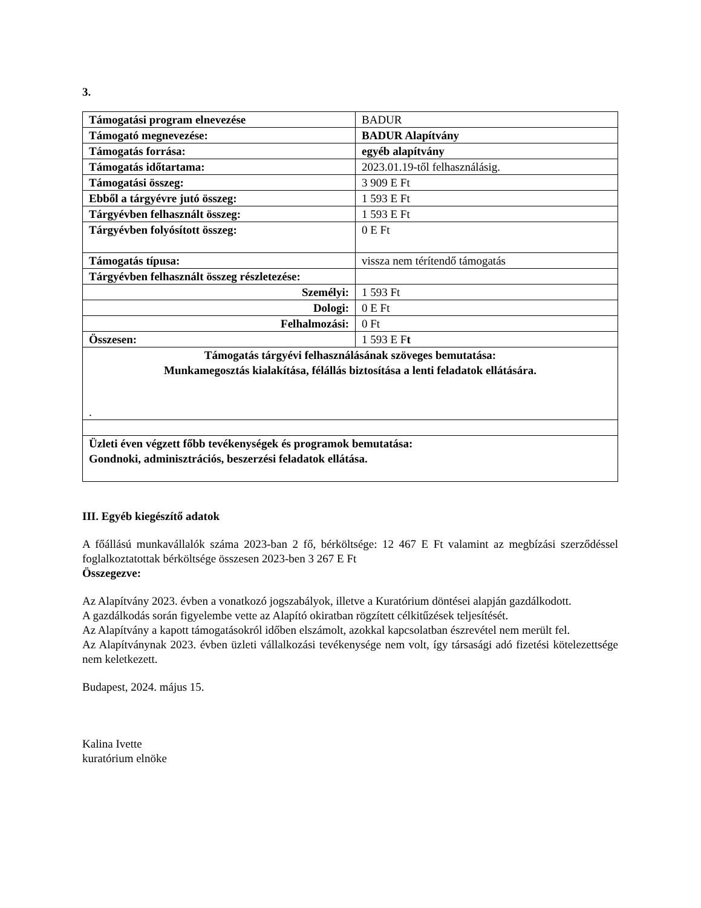3.
| Támogatási program elnevezése | BADUR |
| Támogató megnevezése: | BADUR Alapítvány |
| Támogatás forrása: | egyéb alapítvány |
| Támogatás időtartama: | 2023.01.19-től felhasználásig. |
| Támogatási összeg: | 3 909 E Ft |
| Ebből a tárgyévre jutó összeg: | 1 593 E Ft |
| Tárgyévben felhasznált összeg: | 1 593 E Ft |
| Tárgyévben folyósított összeg: | 0 E Ft |
| Támogatás típusa: | vissza nem térítendő támogatás |
| Tárgyévben felhasznált összeg részletezése: | |
| Személyi: | 1 593 Ft |
| Dologi: | 0 E Ft |
| Felhalmozási: | 0 Ft |
| Összesen: | 1 593 E F t |
| Támogatás tárgyévi felhasználásának szöveges bemutatása: Munkamegosztás kialakítása, félállás biztosítása a lenti feladatok ellátására. . | |
| Üzleti éven végzett főbb tevékenységek és programok bemutatása: Gondnoki, adminisztrációs, beszerzési feladatok ellátása. | |
III. Egyéb kiegészítő adatok
A főállású munkavállalók száma 2023-ban 2 fő, bérköltsége: 12 467 E Ft valamint az megbízási szerződéssel foglalkoztatottak bérköltsége összesen 2023-ben 3 267 E Ft
Összegezve:
Az Alapítvány 2023. évben a vonatkozó jogszabályok, illetve a Kuratórium döntései alapján gazdálkodott.
A gazdálkodás során figyelembe vette az Alapító okiratban rögzített célkitűzések teljesítését.
Az Alapítvány a kapott támogatásokról időben elszámolt, azokkal kapcsolatban észrevétel nem merült fel.
Az Alapítványnak 2023. évben üzleti vállalkozási tevékenysége nem volt, így társasági adó fizetési kötelezettsége nem keletkezett.
Budapest, 2024. május 15.
Kalina Ivette
kuratórium elnöke